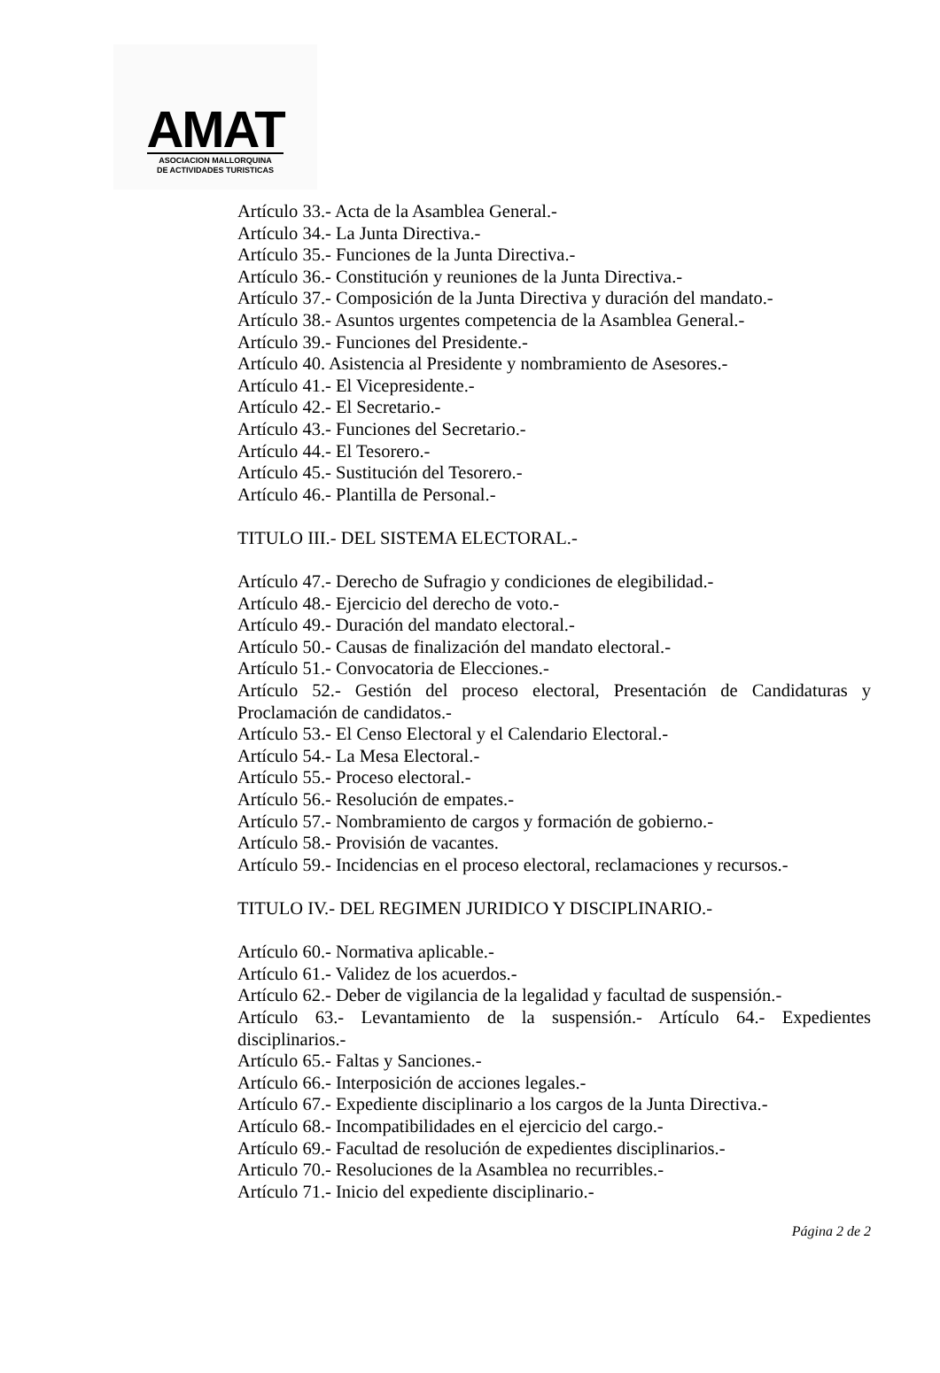AMAT
ASOCIACION MALLORQUINA
DE ACTIVIDADES TURISTICAS
Artículo 33.- Acta de la Asamblea General.-
Artículo 34.- La Junta Directiva.-
Artículo 35.- Funciones de la Junta Directiva.-
Artículo 36.- Constitución y reuniones de la Junta Directiva.-
Artículo 37.- Composición de la Junta Directiva y duración del mandato.-
Artículo 38.- Asuntos urgentes competencia de la Asamblea General.-
Artículo 39.- Funciones del Presidente.-
Artículo 40. Asistencia al Presidente y nombramiento de Asesores.-
Artículo 41.- El Vicepresidente.-
Artículo 42.- El Secretario.-
Artículo 43.- Funciones del Secretario.-
Artículo 44.- El Tesorero.-
Artículo 45.- Sustitución del Tesorero.-
Artículo 46.- Plantilla de Personal.-
TITULO III.- DEL SISTEMA ELECTORAL.-
Artículo 47.- Derecho de Sufragio y condiciones de elegibilidad.-
Artículo 48.- Ejercicio del derecho de voto.-
Artículo 49.- Duración del mandato electoral.-
Artículo 50.- Causas de finalización del mandato electoral.-
Artículo 51.- Convocatoria de Elecciones.-
Artículo 52.- Gestión del proceso electoral, Presentación de Candidaturas y Proclamación de candidatos.-
Artículo 53.- El Censo Electoral y el Calendario Electoral.-
Artículo 54.- La Mesa Electoral.-
Artículo 55.- Proceso electoral.-
Artículo 56.- Resolución de empates.-
Artículo 57.- Nombramiento de cargos y formación de gobierno.-
Artículo 58.- Provisión de vacantes.
Artículo 59.- Incidencias en el proceso electoral, reclamaciones y recursos.-
TITULO IV.- DEL REGIMEN JURIDICO Y DISCIPLINARIO.-
Artículo 60.- Normativa aplicable.-
Artículo 61.- Validez de los acuerdos.-
Artículo 62.- Deber de vigilancia de la legalidad y facultad de suspensión.-
Artículo 63.- Levantamiento de la suspensión.- Artículo 64.- Expedientes disciplinarios.-
Artículo 65.- Faltas y Sanciones.-
Artículo 66.- Interposición de acciones legales.-
Artículo 67.- Expediente disciplinario a los cargos de la Junta Directiva.-
Artículo 68.- Incompatibilidades en el ejercicio del cargo.-
Artículo 69.- Facultad de resolución de expedientes disciplinarios.-
Articulo 70.- Resoluciones de la Asamblea no recurribles.-
Artículo 71.- Inicio del expediente disciplinario.-
Página 2 de 2